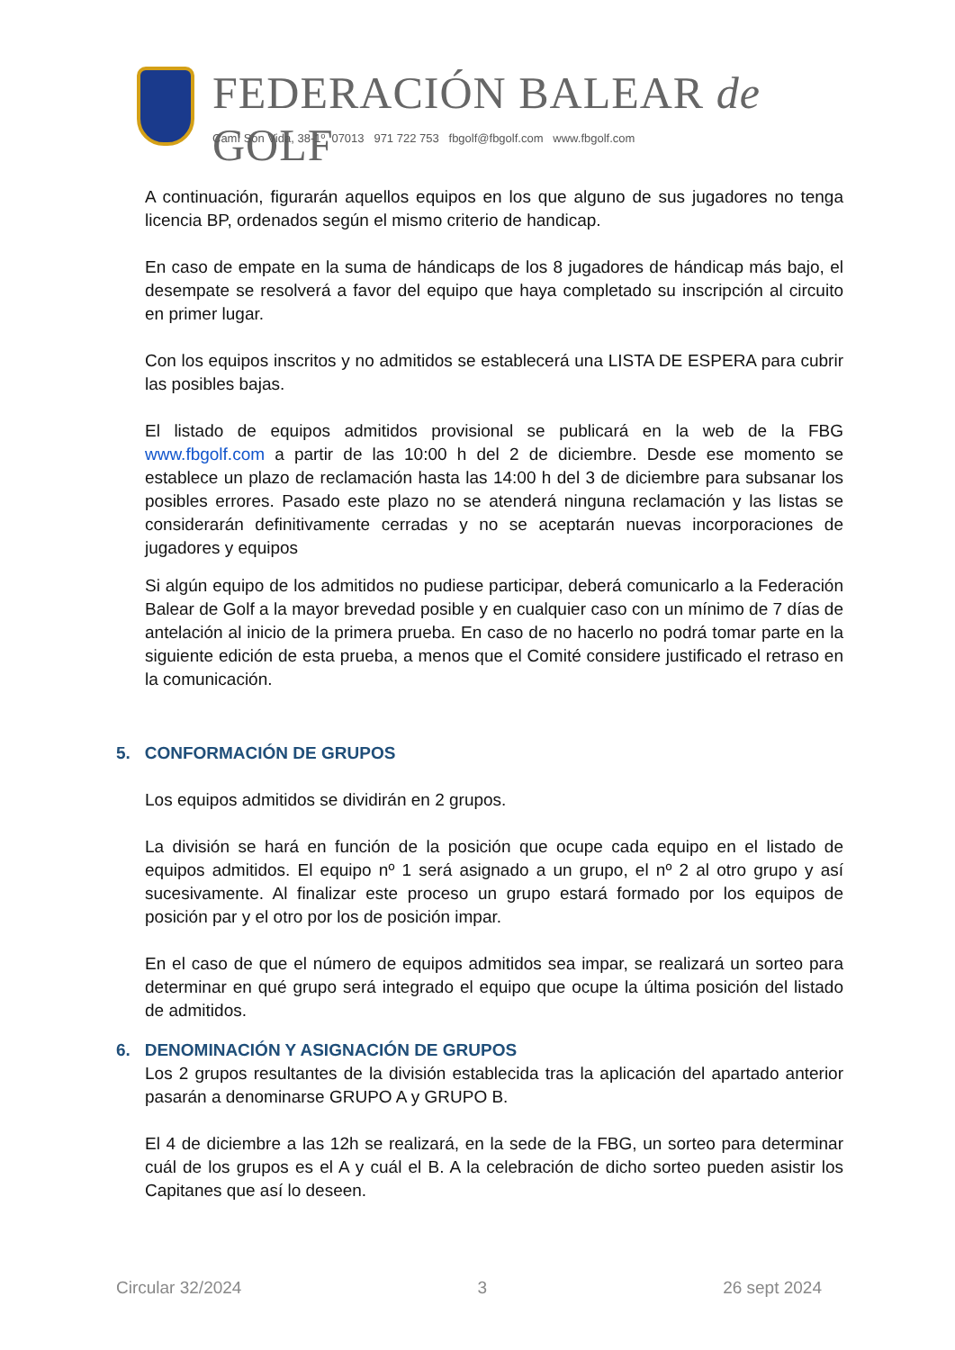FEDERACIÓN BALEAR de GOLF
Camí Son Vida, 38-1º, 07013 971 722 753 fbgolf@fbgolf.com www.fbgolf.com
A continuación, figurarán aquellos equipos en los que alguno de sus jugadores no tenga licencia BP, ordenados según el mismo criterio de handicap.
En caso de empate en la suma de hándicaps de los 8 jugadores de hándicap más bajo, el desempate se resolverá a favor del equipo que haya completado su inscripción al circuito en primer lugar.
Con los equipos inscritos y no admitidos se establecerá una LISTA DE ESPERA para cubrir las posibles bajas.
El listado de equipos admitidos provisional se publicará en la web de la FBG www.fbgolf.com a partir de las 10:00 h del 2 de diciembre. Desde ese momento se establece un plazo de reclamación hasta las 14:00 h del 3 de diciembre para subsanar los posibles errores. Pasado este plazo no se atenderá ninguna reclamación y las listas se considerarán definitivamente cerradas y no se aceptarán nuevas incorporaciones de jugadores y equipos
Si algún equipo de los admitidos no pudiese participar, deberá comunicarlo a la Federación Balear de Golf a la mayor brevedad posible y en cualquier caso con un mínimo de 7 días de antelación al inicio de la primera prueba. En caso de no hacerlo no podrá tomar parte en la siguiente edición de esta prueba, a menos que el Comité considere justificado el retraso en la comunicación.
5. CONFORMACIÓN DE GRUPOS
Los equipos admitidos se dividirán en 2 grupos.
La división se hará en función de la posición que ocupe cada equipo en el listado de equipos admitidos. El equipo nº 1 será asignado a un grupo, el nº 2 al otro grupo y así sucesivamente. Al finalizar este proceso un grupo estará formado por los equipos de posición par y el otro por los de posición impar.
En el caso de que el número de equipos admitidos sea impar, se realizará un sorteo para determinar en qué grupo será integrado el equipo que ocupe la última posición del listado de admitidos.
6. DENOMINACIÓN Y ASIGNACIÓN DE GRUPOS
Los 2 grupos resultantes de la división establecida tras la aplicación del apartado anterior pasarán a denominarse GRUPO A y GRUPO B.
El 4 de diciembre a las 12h se realizará, en la sede de la FBG, un sorteo para determinar cuál de los grupos es el A y cuál el B. A la celebración de dicho sorteo pueden asistir los Capitanes que así lo deseen.
Circular 32/2024 3 26 sept 2024